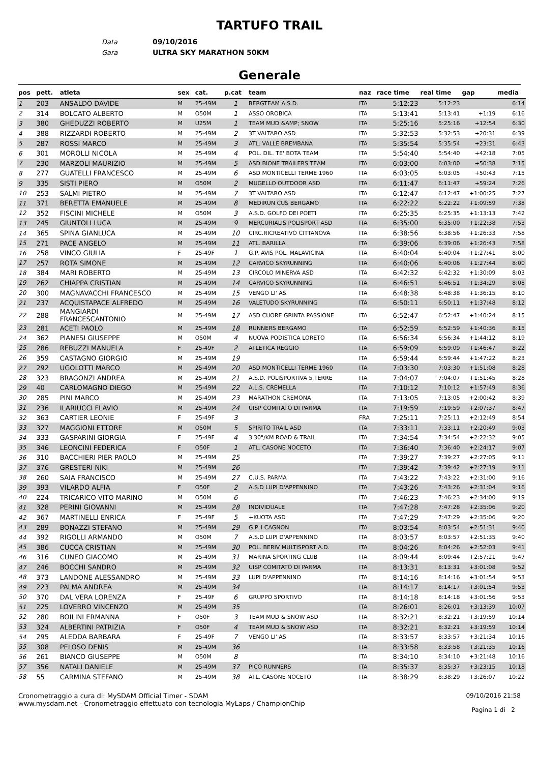TARTUFO TRAIL
Data 09/10/2016
Gara ULTRA SKY MARATHON 50KM
Generale
| pos | pett. | atleta | sex | cat. | p.cat | team | naz | race time | real time | gap | media |
| --- | --- | --- | --- | --- | --- | --- | --- | --- | --- | --- | --- |
| 1 | 203 | ANSALDO DAVIDE | M | 25-49M | 1 | BERGTEAM A.S.D. | ITA | 5:12:23 | 5:12:23 | | 6:14 |
| 2 | 314 | BOLCATO ALBERTO | M | O50M | 1 | ASSO OROBICA | ITA | 5:13:41 | 5:13:41 | +1:19 | 6:16 |
| 3 | 380 | GHEDUZZI ROBERTO | M | U25M | 1 | TEAM MUD &AMP; SNOW | ITA | 5:25:16 | 5:25:16 | +12:54 | 6:30 |
| 4 | 388 | RIZZARDI ROBERTO | M | 25-49M | 2 | 3T VALTARO ASD | ITA | 5:32:53 | 5:32:53 | +20:31 | 6:39 |
| 5 | 287 | ROSSI MARCO | M | 25-49M | 3 | ATL. VALLE BREMBANA | ITA | 5:35:54 | 5:35:54 | +23:31 | 6:43 |
| 6 | 301 | MOROLLI NICOLA | M | 25-49M | 4 | POL. DIL. TE' BOTA TEAM | ITA | 5:54:40 | 5:54:40 | +42:18 | 7:05 |
| 7 | 230 | MARZOLI MAURIZIO | M | 25-49M | 5 | ASD BIONE TRAILERS TEAM | ITA | 6:03:00 | 6:03:00 | +50:38 | 7:15 |
| 8 | 277 | GUATELLI FRANCESCO | M | 25-49M | 6 | ASD MONTICELLI TERME 1960 | ITA | 6:03:05 | 6:03:05 | +50:43 | 7:15 |
| 9 | 335 | SISTI PIERO | M | O50M | 2 | MUGELLO OUTDOOR ASD | ITA | 6:11:47 | 6:11:47 | +59:24 | 7:26 |
| 10 | 253 | SALMI PIETRO | M | 25-49M | 7 | 3T VALTARO ASD | ITA | 6:12:47 | 6:12:47 | +1:00:25 | 7:27 |
| 11 | 371 | BERETTA EMANUELE | M | 25-49M | 8 | MEDIRUN CUS BERGAMO | ITA | 6:22:22 | 6:22:22 | +1:09:59 | 7:38 |
| 12 | 352 | FISCINI MICHELE | M | O50M | 3 | A.S.D. GOLFO DEI POETI | ITA | 6:25:35 | 6:25:35 | +1:13:13 | 7:42 |
| 13 | 245 | GIUNTOLI LUCA | M | 25-49M | 9 | MERCURIALIS POLISPORT ASD | ITA | 6:35:00 | 6:35:00 | +1:22:38 | 7:53 |
| 14 | 365 | SPINA GIANLUCA | M | 25-49M | 10 | CIRC.RICREATIVO CITTANOVA | ITA | 6:38:56 | 6:38:56 | +1:26:33 | 7:58 |
| 15 | 271 | PACE ANGELO | M | 25-49M | 11 | ATL. BARILLA | ITA | 6:39:06 | 6:39:06 | +1:26:43 | 7:58 |
| 16 | 258 | VINCO GIULIA | F | 25-49F | 1 | G.P. AVIS POL. MALAVICINA | ITA | 6:40:04 | 6:40:04 | +1:27:41 | 8:00 |
| 17 | 257 | ROTA SIMONE | M | 25-49M | 12 | CARVICO SKYRUNNING | ITA | 6:40:06 | 6:40:06 | +1:27:44 | 8:00 |
| 18 | 384 | MARI ROBERTO | M | 25-49M | 13 | CIRCOLO MINERVA ASD | ITA | 6:42:32 | 6:42:32 | +1:30:09 | 8:03 |
| 19 | 262 | CHIAPPA CRISTIAN | M | 25-49M | 14 | CARVICO SKYRUNNING | ITA | 6:46:51 | 6:46:51 | +1:34:29 | 8:08 |
| 20 | 300 | MAGNAVACCHI FRANCESCO | M | 25-49M | 15 | VENGO LI' AS | ITA | 6:48:38 | 6:48:38 | +1:36:15 | 8:10 |
| 21 | 237 | ACQUISTAPACE ALFREDO | M | 25-49M | 16 | VALETUDO SKYRUNNING | ITA | 6:50:11 | 6:50:11 | +1:37:48 | 8:12 |
| 22 | 288 | MANGIARDI FRANCESCANTONIO | M | 25-49M | 17 | ASD CUORE GRINTA PASSIONE | ITA | 6:52:47 | 6:52:47 | +1:40:24 | 8:15 |
| 23 | 281 | ACETI PAOLO | M | 25-49M | 18 | RUNNERS BERGAMO | ITA | 6:52:59 | 6:52:59 | +1:40:36 | 8:15 |
| 24 | 362 | PIANESI GIUSEPPE | M | O50M | 4 | NUOVA PODISTICA LORETO | ITA | 6:56:34 | 6:56:34 | +1:44:12 | 8:19 |
| 25 | 286 | REBUZZI MANUELA | F | 25-49F | 2 | ATLETICA REGGIO | ITA | 6:59:09 | 6:59:09 | +1:46:47 | 8:22 |
| 26 | 359 | CASTAGNO GIORGIO | M | 25-49M | 19 | | ITA | 6:59:44 | 6:59:44 | +1:47:22 | 8:23 |
| 27 | 292 | UGOLOTTI MARCO | M | 25-49M | 20 | ASD MONTICELLI TERME 1960 | ITA | 7:03:30 | 7:03:30 | +1:51:08 | 8:28 |
| 28 | 323 | BRAGONZI ANDREA | M | 25-49M | 21 | A.S.D. POLISPORTIVA 5 TERRE | ITA | 7:04:07 | 7:04:07 | +1:51:45 | 8:28 |
| 29 | 40 | CARLOMAGNO DIEGO | M | 25-49M | 22 | A.L.S. CREMELLA | ITA | 7:10:12 | 7:10:12 | +1:57:49 | 8:36 |
| 30 | 285 | PINI MARCO | M | 25-49M | 23 | MARATHON CREMONA | ITA | 7:13:05 | 7:13:05 | +2:00:42 | 8:39 |
| 31 | 236 | ILARIUCCI FLAVIO | M | 25-49M | 24 | UISP COMITATO DI PARMA | ITA | 7:19:59 | 7:19:59 | +2:07:37 | 8:47 |
| 32 | 363 | CARTIER LEONIE | F | 25-49F | 3 | | FRA | 7:25:11 | 7:25:11 | +2:12:49 | 8:54 |
| 33 | 327 | MAGGIONI ETTORE | M | O50M | 5 | SPIRITO TRAIL ASD | ITA | 7:33:11 | 7:33:11 | +2:20:49 | 9:03 |
| 34 | 333 | GASPARINI GIORGIA | F | 25-49F | 4 | 3'30"/KM ROAD & TRAIL | ITA | 7:34:54 | 7:34:54 | +2:22:32 | 9:05 |
| 35 | 346 | LEONCINI FEDERICA | F | O50F | 1 | ATL. CASONE NOCETO | ITA | 7:36:40 | 7:36:40 | +2:24:17 | 9:07 |
| 36 | 310 | BACCHIERI PIER PAOLO | M | 25-49M | 25 | | ITA | 7:39:27 | 7:39:27 | +2:27:05 | 9:11 |
| 37 | 376 | GRESTERI NIKI | M | 25-49M | 26 | | ITA | 7:39:42 | 7:39:42 | +2:27:19 | 9:11 |
| 38 | 260 | SAIA FRANCISCO | M | 25-49M | 27 | C.U.S. PARMA | ITA | 7:43:22 | 7:43:22 | +2:31:00 | 9:16 |
| 39 | 393 | VILARDO ALFIA | F | O50F | 2 | A.S.D LUPI D'APPENNINO | ITA | 7:43:26 | 7:43:26 | +2:31:04 | 9:16 |
| 40 | 224 | TRICARICO VITO MARINO | M | O50M | 6 | | ITA | 7:46:23 | 7:46:23 | +2:34:00 | 9:19 |
| 41 | 328 | PERINI GIOVANNI | M | 25-49M | 28 | INDIVIDUALE | ITA | 7:47:28 | 7:47:28 | +2:35:06 | 9:20 |
| 42 | 367 | MARTINELLI ENRICA | F | 25-49F | 5 | +KUOTA ASD | ITA | 7:47:29 | 7:47:29 | +2:35:06 | 9:20 |
| 43 | 289 | BONAZZI STEFANO | M | 25-49M | 29 | G.P. I CAGNON | ITA | 8:03:54 | 8:03:54 | +2:51:31 | 9:40 |
| 44 | 392 | RIGOLLI ARMANDO | M | O50M | 7 | A.S.D LUPI D'APPENNINO | ITA | 8:03:57 | 8:03:57 | +2:51:35 | 9:40 |
| 45 | 386 | CUCCA CRISTIAN | M | 25-49M | 30 | POL. BERIV MULTISPORT A.D. | ITA | 8:04:26 | 8:04:26 | +2:52:03 | 9:41 |
| 46 | 316 | CUNEO GIACOMO | M | 25-49M | 31 | MARINA SPORTING CLUB | ITA | 8:09:44 | 8:09:44 | +2:57:21 | 9:47 |
| 47 | 246 | BOCCHI SANDRO | M | 25-49M | 32 | UISP COMITATO DI PARMA | ITA | 8:13:31 | 8:13:31 | +3:01:08 | 9:52 |
| 48 | 373 | LANDONE ALESSANDRO | M | 25-49M | 33 | LUPI D'APPENNINO | ITA | 8:14:16 | 8:14:16 | +3:01:54 | 9:53 |
| 49 | 223 | PALMA ANDREA | M | 25-49M | 34 | | ITA | 8:14:17 | 8:14:17 | +3:01:54 | 9:53 |
| 50 | 370 | DAL VERA LORENZA | F | 25-49F | 6 | GRUPPO SPORTIVO | ITA | 8:14:18 | 8:14:18 | +3:01:56 | 9:53 |
| 51 | 225 | LOVERRO VINCENZO | M | 25-49M | 35 | | ITA | 8:26:01 | 8:26:01 | +3:13:39 | 10:07 |
| 52 | 280 | BOILINI ERMANNA | F | O50F | 3 | TEAM MUD & SNOW ASD | ITA | 8:32:21 | 8:32:21 | +3:19:59 | 10:14 |
| 53 | 324 | ALBERTINI PATRIZIA | F | O50F | 4 | TEAM MUD & SNOW ASD | ITA | 8:32:21 | 8:32:21 | +3:19:59 | 10:14 |
| 54 | 295 | ALEDDA BARBARA | F | 25-49F | 7 | VENGO LI' AS | ITA | 8:33:57 | 8:33:57 | +3:21:34 | 10:16 |
| 55 | 308 | PELOSO DENIS | M | 25-49M | 36 | | ITA | 8:33:58 | 8:33:58 | +3:21:35 | 10:16 |
| 56 | 261 | BIANCO GIUSEPPE | M | O50M | 8 | | ITA | 8:34:10 | 8:34:10 | +3:21:48 | 10:16 |
| 57 | 356 | NATALI DANIELE | M | 25-49M | 37 | PICO RUNNERS | ITA | 8:35:37 | 8:35:37 | +3:23:15 | 10:18 |
| 58 | 55 | CARMINA STEFANO | M | 25-49M | 38 | ATL. CASONE NOCETO | ITA | 8:38:29 | 8:38:29 | +3:26:07 | 10:22 |
Cronometraggio a cura di: MySDAM Official Timer - SDAM
www.mysdam.net - Cronometraggio effettuato con tecnologia MyLaps / ChampionChip
09/10/2016 21:58
Pagina 1 di 2